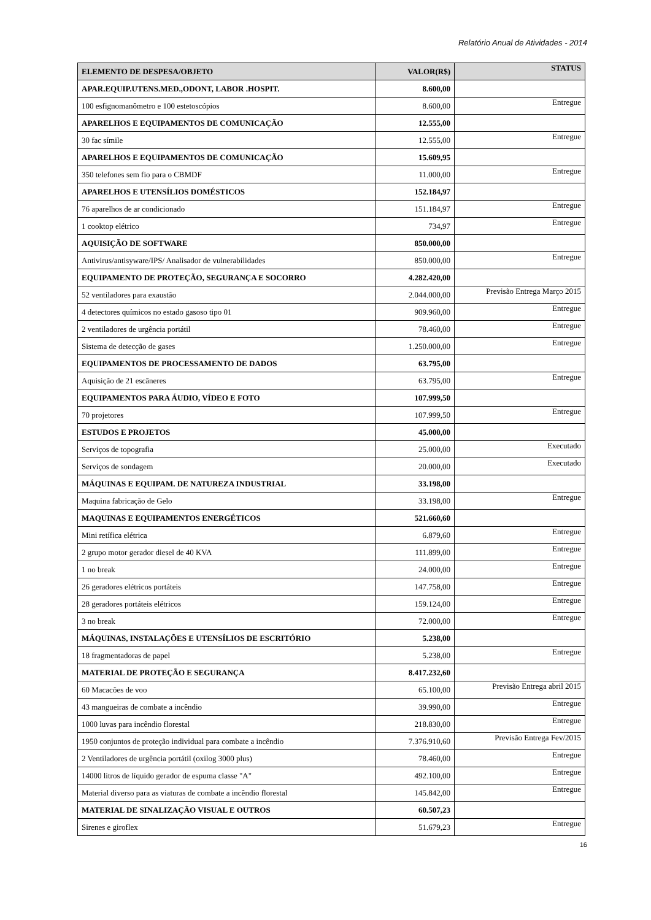Relatório Anual de Atividades - 2014
| ELEMENTO DE DESPESA/OBJETO | VALOR(R$) | STATUS |
| --- | --- | --- |
| APAR.EQUIP.UTENS.MED.,ODONT, LABOR .HOSPIT. | 8.600,00 | |
| 100 esfignomanômetro e 100 estetoscópios | 8.600,00 | Entregue |
| APARELHOS E EQUIPAMENTOS DE COMUNICAÇÃO | 12.555,00 | |
| 30 fac símile | 12.555,00 | Entregue |
| APARELHOS E EQUIPAMENTOS DE COMUNICAÇÃO | 15.609,95 | |
| 350 telefones sem fio para o CBMDF | 11.000,00 | Entregue |
| APARELHOS E UTENSÍLIOS DOMÉSTICOS | 152.184,97 | |
| 76 aparelhos de ar condicionado | 151.184,97 | Entregue |
| 1 cooktop elétrico | 734,97 | Entregue |
| AQUISIÇÃO DE SOFTWARE | 850.000,00 | |
| Antivirus/antisyware/IPS/ Analisador de vulnerabilidades | 850.000,00 | Entregue |
| EQUIPAMENTO DE PROTEÇÃO, SEGURANÇA E SOCORRO | 4.282.420,00 | |
| 52 ventiladores para exaustão | 2.044.000,00 | Previsão Entrega Março 2015 |
| 4 detectores químicos no estado gasoso tipo 01 | 909.960,00 | Entregue |
| 2 ventiladores de urgência portátil | 78.460,00 | Entregue |
| Sistema de detecção de gases | 1.250.000,00 | Entregue |
| EQUIPAMENTOS DE PROCESSAMENTO DE DADOS | 63.795,00 | |
| Aquisição de 21 escâneres | 63.795,00 | Entregue |
| EQUIPAMENTOS PARA ÁUDIO, VÍDEO E FOTO | 107.999,50 | |
| 70 projetores | 107.999,50 | Entregue |
| ESTUDOS E PROJETOS | 45.000,00 | |
| Serviços de topografia | 25.000,00 | Executado |
| Serviços de sondagem | 20.000,00 | Executado |
| MÁQUINAS E EQUIPAM. DE NATUREZA INDUSTRIAL | 33.198,00 | |
| Maquina fabricação de Gelo | 33.198,00 | Entregue |
| MAQUINAS E EQUIPAMENTOS ENERGÉTICOS | 521.660,60 | |
| Mini retífica elétrica | 6.879,60 | Entregue |
| 2 grupo motor gerador diesel de 40 KVA | 111.899,00 | Entregue |
| 1 no break | 24.000,00 | Entregue |
| 26 geradores elétricos portáteis | 147.758,00 | Entregue |
| 28 geradores portáteis elétricos | 159.124,00 | Entregue |
| 3 no break | 72.000,00 | Entregue |
| MÁQUINAS, INSTALAÇÕES E UTENSÍLIOS DE ESCRITÓRIO | 5.238,00 | |
| 18 fragmentadoras de papel | 5.238,00 | Entregue |
| MATERIAL DE PROTEÇÃO E SEGURANÇA | 8.417.232,60 | |
| 60 Macacões de voo | 65.100,00 | Previsão Entrega abril 2015 |
| 43 mangueiras de combate a incêndio | 39.990,00 | Entregue |
| 1000 luvas para incêndio florestal | 218.830,00 | Entregue |
| 1950 conjuntos de proteção individual para combate a incêndio | 7.376.910,60 | Previsão Entrega Fev/2015 |
| 2 Ventiladores de urgência portátil (oxilog 3000 plus) | 78.460,00 | Entregue |
| 14000 litros de líquido gerador de espuma classe "A" | 492.100,00 | Entregue |
| Material diverso para as viaturas de combate a incêndio florestal | 145.842,00 | Entregue |
| MATERIAL DE SINALIZAÇÃO VISUAL E OUTROS | 60.507,23 | |
| Sirenes e giroflex | 51.679,23 | Entregue |
16